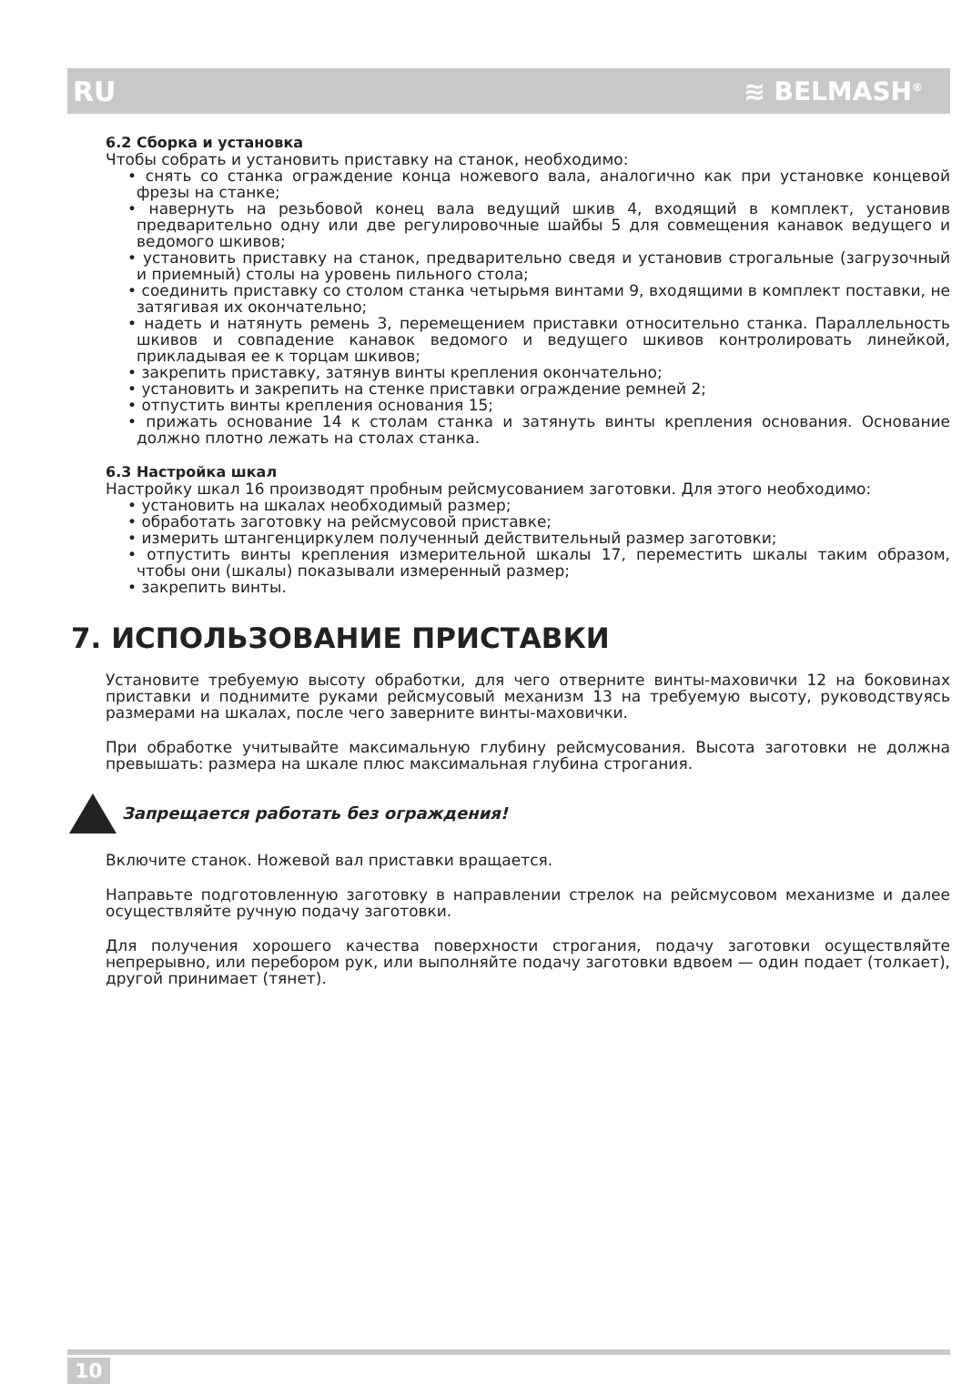RU ≋ BELMASH<sup>®</sup>
6.2 Сборка и установка
Чтобы собрать и установить приставку на станок, необходимо:
• снять со станка ограждение конца ножевого вала, аналогично как при установке концевой фрезы на станке;
• навернуть на резьбовой конец вала ведущий шкив 4, входящий в комплект, установив предварительно одну или две регулировочные шайбы 5 для совмещения канавок ведущего и ведомого шкивов;
• установить приставку на станок, предварительно сведя и установив строгальные (загрузочный и приемный) столы на уровень пильного стола;
• соединить приставку со столом станка четырьмя винтами 9, входящими в комплект поставки, не затягивая их окончательно;
• надеть и натянуть ремень 3, перемещением приставки относительно станка. Параллельность шкивов и совпадение канавок ведомого и ведущего шкивов контролировать линейкой, прикладывая ее к торцам шкивов;
• закрепить приставку, затянув винты крепления окончательно;
• установить и закрепить на стенке приставки ограждение ремней 2;
• отпустить винты крепления основания 15;
• прижать основание 14 к столам станка и затянуть винты крепления основания. Основание должно плотно лежать на столах станка.
6.3 Настройка шкал
Настройку шкал 16 производят пробным рейсмусованием заготовки. Для этого необходимо:
• установить на шкалах необходимый размер;
• обработать заготовку на рейсмусовой приставке;
• измерить штангенциркулем полученный действительный размер заготовки;
• отпустить винты крепления измерительной шкалы 17, переместить шкалы таким образом, чтобы они (шкалы) показывали измеренный размер;
• закрепить винты.
7. ИСПОЛЬЗОВАНИЕ ПРИСТАВКИ
Установите требуемую высоту обработки, для чего отверните винты-маховички 12 на боковинах приставки и поднимите руками рейсмусовый механизм 13 на требуемую высоту, руководствуясь размерами на шкалах, после чего заверните винты-маховички.
При обработке учитывайте максимальную глубину рейсмусования. Высота заготовки не должна превышать: размера на шкале плюс максимальная глубина строгания.
Запрещается работать без ограждения!
Включите станок. Ножевой вал приставки вращается.
Направьте подготовленную заготовку в направлении стрелок на рейсмусовом механизме и далее осуществляйте ручную подачу заготовки.
Для получения хорошего качества поверхности строгания, подачу заготовки осуществляйте непрерывно, или перебором рук, или выполняйте подачу заготовки вдвоем — один подает (толкает), другой принимает (тянет).
10